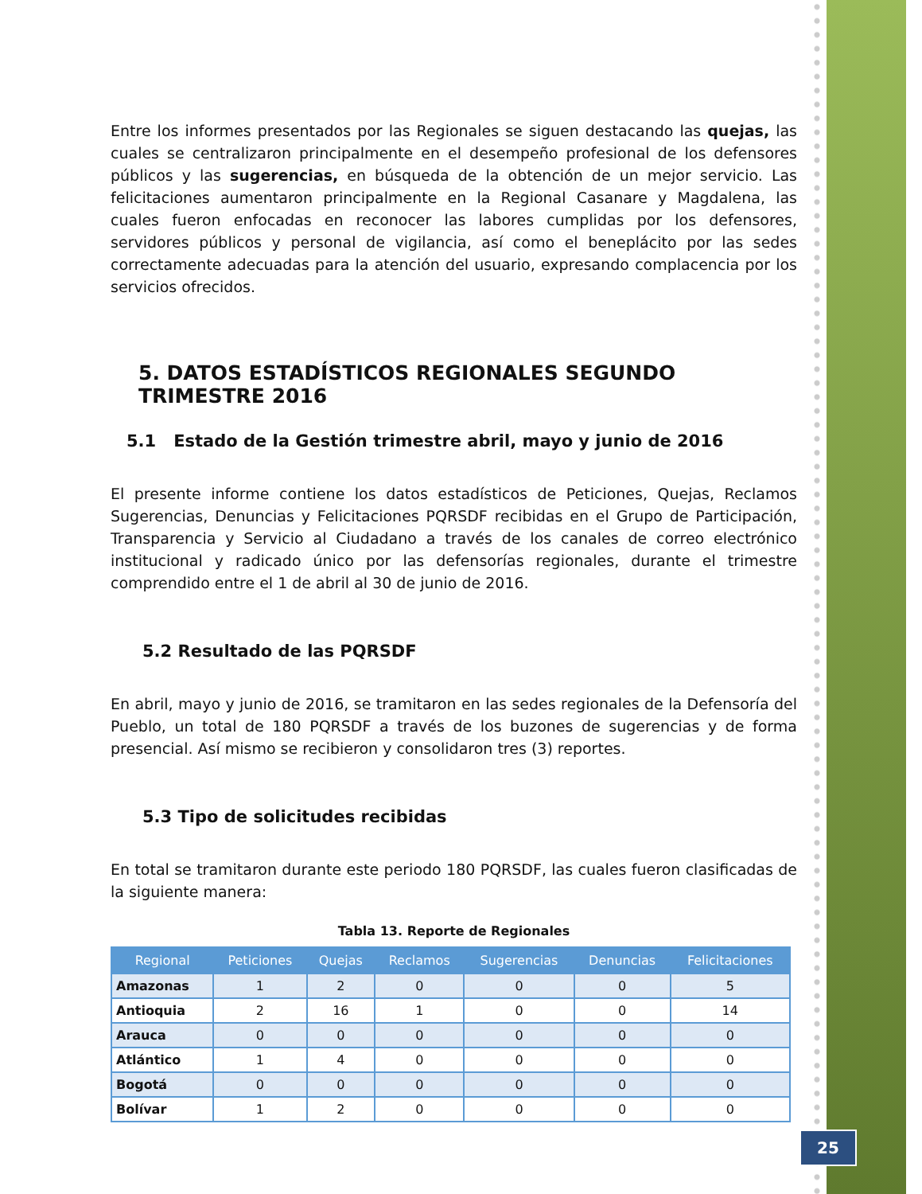Entre los informes presentados por las Regionales se siguen destacando las quejas, las cuales se centralizaron principalmente en el desempeño profesional de los defensores públicos y las sugerencias, en búsqueda de la obtención de un mejor servicio. Las felicitaciones aumentaron principalmente en la Regional Casanare y Magdalena, las cuales fueron enfocadas en reconocer las labores cumplidas por los defensores, servidores públicos y personal de vigilancia, así como el beneplácito por las sedes correctamente adecuadas para la atención del usuario, expresando complacencia por los servicios ofrecidos.
5. DATOS ESTADÍSTICOS REGIONALES SEGUNDO TRIMESTRE 2016
5.1 Estado de la Gestión trimestre abril, mayo y junio de 2016
El presente informe contiene los datos estadísticos de Peticiones, Quejas, Reclamos Sugerencias, Denuncias y Felicitaciones PQRSDF recibidas en el Grupo de Participación, Transparencia y Servicio al Ciudadano a través de los canales de correo electrónico institucional y radicado único por las defensorías regionales, durante el trimestre comprendido entre el 1 de abril al 30 de junio de 2016.
5.2 Resultado de las PQRSDF
En abril, mayo y junio de 2016, se tramitaron en las sedes regionales de la Defensoría del Pueblo, un total de 180 PQRSDF a través de los buzones de sugerencias y de forma presencial. Así mismo se recibieron y consolidaron tres (3) reportes.
5.3 Tipo de solicitudes recibidas
En total se tramitaron durante este periodo 180 PQRSDF, las cuales fueron clasificadas de la siguiente manera:
Tabla 13. Reporte de Regionales
| Regional | Peticiones | Quejas | Reclamos | Sugerencias | Denuncias | Felicitaciones |
| --- | --- | --- | --- | --- | --- | --- |
| Amazonas | 1 | 2 | 0 | 0 | 0 | 5 |
| Antioquia | 2 | 16 | 1 | 0 | 0 | 14 |
| Arauca | 0 | 0 | 0 | 0 | 0 | 0 |
| Atlántico | 1 | 4 | 0 | 0 | 0 | 0 |
| Bogotá | 0 | 0 | 0 | 0 | 0 | 0 |
| Bolívar | 1 | 2 | 0 | 0 | 0 | 0 |
25